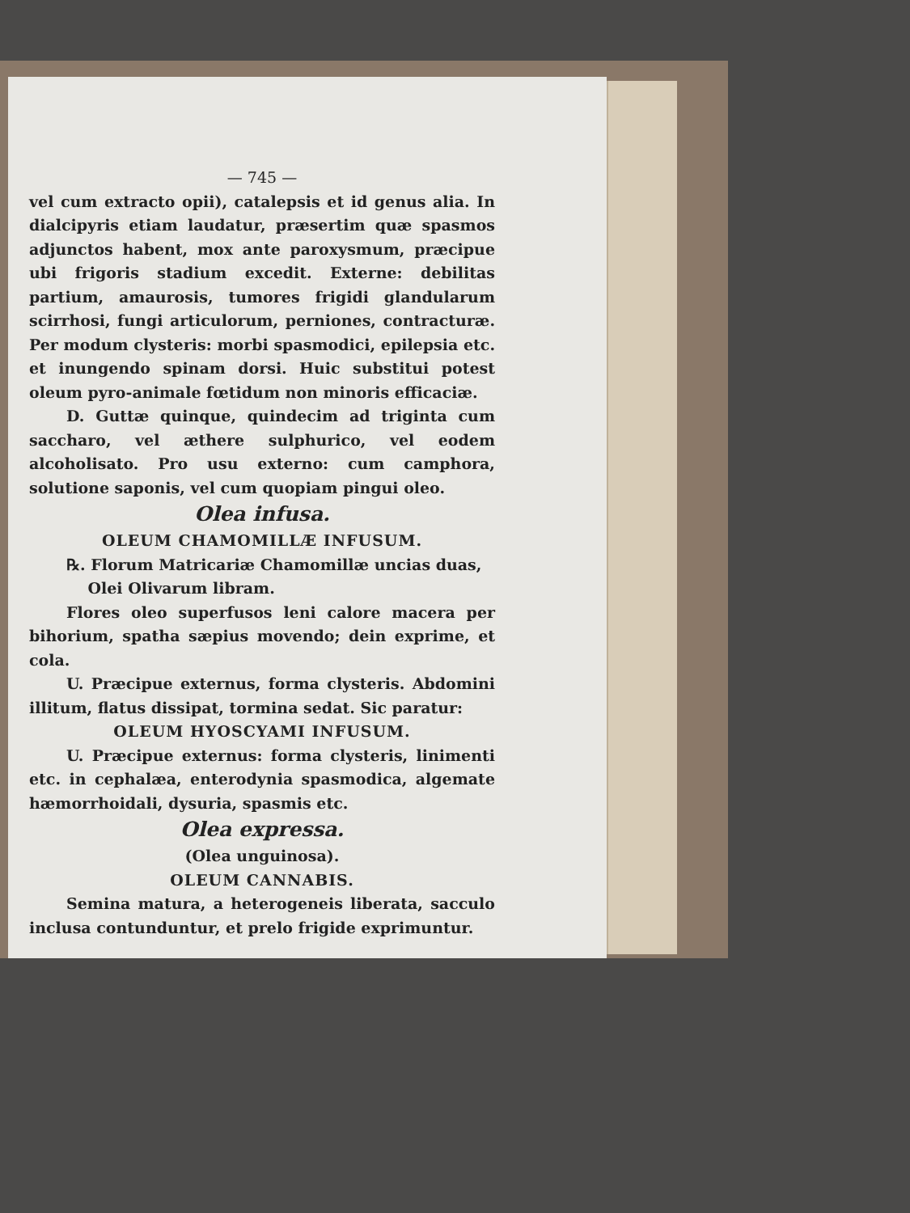— 745 —
vel cum extracto opii), catalepsis et id genus alia. In dialcipyris etiam laudatur, præsertim quæ spasmos adjunctos habent, mox ante paroxysmum, præcipue ubi frigoris stadium excedit. Externe: debilitas partium, amaurosis, tumores frigidi glandularum scirrhosi, fungi articulorum, perniones, contracturæ. Per modum clysteris: morbi spasmodici, epilepsia etc. et inungendo spinam dorsi. Huic substitui potest oleum pyro-animale fœtidum non minoris efficaciæ.
D. Guttæ quinque, quindecim ad triginta cum saccharo, vel æthere sulphurico, vel eodem alcoholisato. Pro usu externo: cum camphora, solutione saponis, vel cum quopiam pingui oleo.
Olea infusa.
OLEUM CHAMOMILLÆ INFUSUM.
℞. Florum Matricariæ Chamomillæ uncias duas,
Olei Olivarum libram.
Flores oleo superfusos leni calore macera per bihorium, spatha sæpius movendo; dein exprime, et cola.
U. Præcipue externus, forma clysteris. Abdomini illitum, flatus dissipat, tormina sedat. Sic paratur:
OLEUM HYOSCYAMI INFUSUM.
U. Præcipue externus: forma clysteris, linimenti etc. in cephalæa, enterodynia spasmodica, algemate hæmorrhoidali, dysuria, spasmis etc.
Olea expressa.
(Olea unguinosa).
OLEUM CANNABIS.
Semina matura, a heterogeneis liberata, sacculo inclusa contunduntur, et prelo frigide exprimuntur.